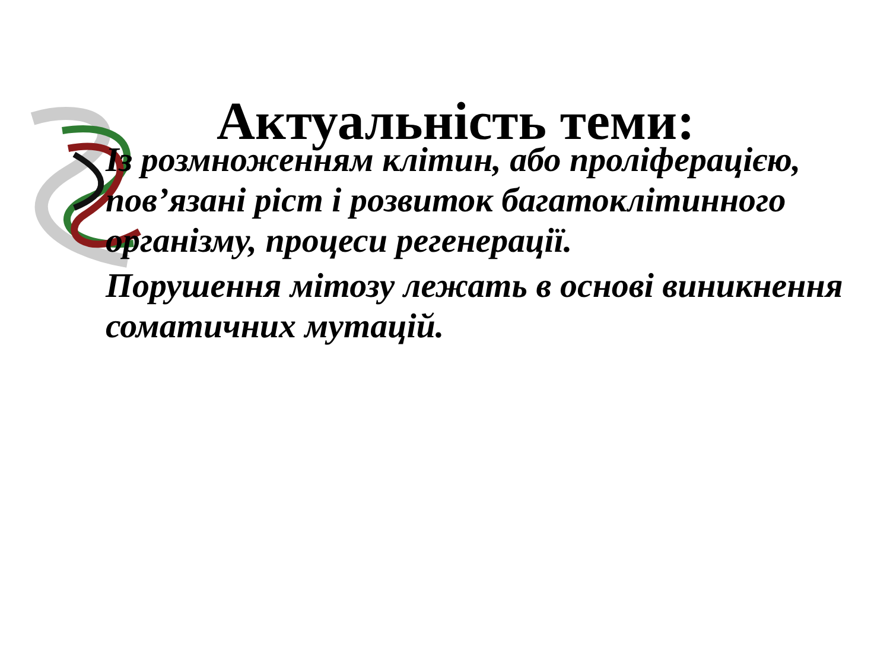Актуальність теми:
Із розмноженням клітин, або проліферацією, пов’язані ріст і розвиток багатоклітинного організму, процеси регенерації.
Порушення мітозу лежать в основі виникнення соматичних мутацій.